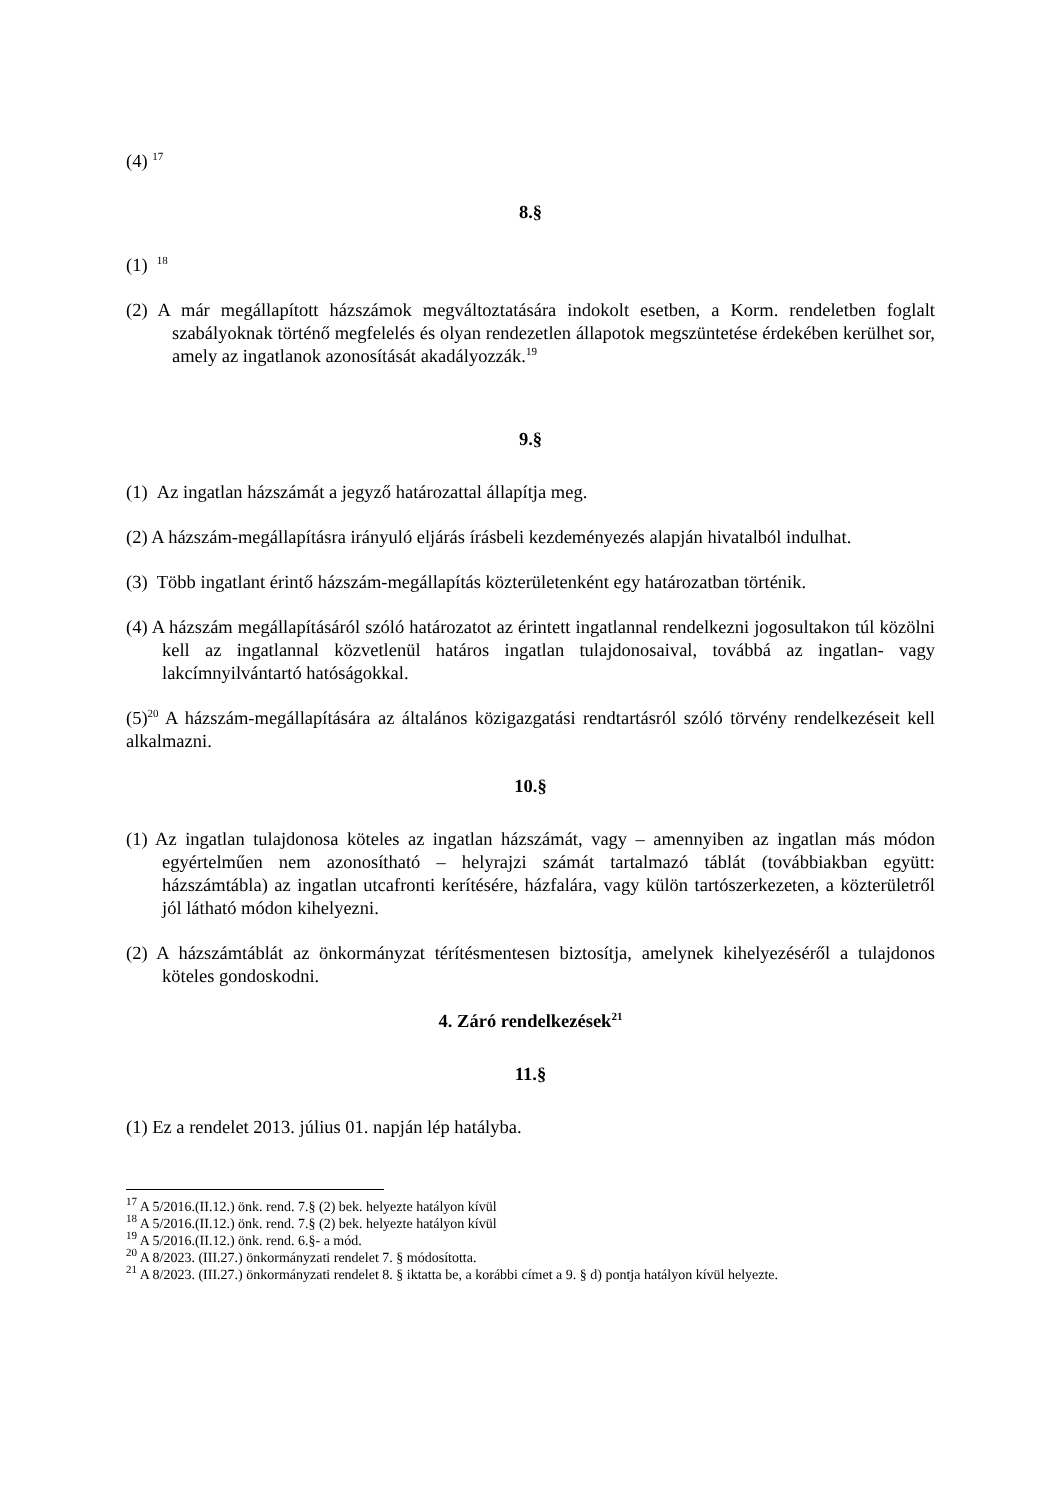(4) <sup>17</sup>
8.§
(1) <sup>18</sup>
(2) A már megállapított házszámok megváltoztatására indokolt esetben, a Korm. rendeletben foglalt szabályoknak történő megfelelés és olyan rendezetlen állapotok megszüntetése érdekében kerülhet sor, amely az ingatlanok azonosítását akadályozzák.<sup>19</sup>
9.§
(1) Az ingatlan házszámát a jegyző határozattal állapítja meg.
(2) A házszám-megállapításra irányuló eljárás írásbeli kezdeményezés alapján hivatalból indulhat.
(3) Több ingatlant érintő házszám-megállapítás közterületenként egy határozatban történik.
(4) A házszám megállapításáról szóló határozatot az érintett ingatlannal rendelkezni jogosultakon túl közölni kell az ingatlannal közvetlenül határos ingatlan tulajdonosaival, továbbá az ingatlan- vagy lakcímnyilvántartó hatóságokkal.
(5)<sup>20</sup> A házszám-megállapítására az általános közigazgatási rendtartásról szóló törvény rendelkezéseit kell alkalmazni.
10.§
(1) Az ingatlan tulajdonosa köteles az ingatlan házszámát, vagy – amennyiben az ingatlan más módon egyértelműen nem azonosítható – helyrajzi számát tartalmazó táblát (továbbiakban együtt: házszámtábla) az ingatlan utcafronti kerítésére, házfalára, vagy külön tartószerkezeten, a közterületről jól látható módon kihelyezni.
(2) A házszámtáblát az önkormányzat térítésmentesen biztosítja, amelynek kihelyezéséről a tulajdonos köteles gondoskodni.
4. Záró rendelkezések<sup>21</sup>
11.§
(1) Ez a rendelet 2013. július 01. napján lép hatályba.
<sup>17</sup> A 5/2016.(II.12.) önk. rend. 7.§ (2) bek. helyezte hatályon kívül
<sup>18</sup> A 5/2016.(II.12.) önk. rend. 7.§ (2) bek. helyezte hatályon kívül
<sup>19</sup> A 5/2016.(II.12.) önk. rend. 6.§- a mód.
<sup>20</sup> A 8/2023. (III.27.) önkormányzati rendelet 7. § módosította.
<sup>21</sup> A 8/2023. (III.27.) önkormányzati rendelet 8. § iktatta be, a korábbi címet a 9. § d) pontja hatályon kívül helyezte.